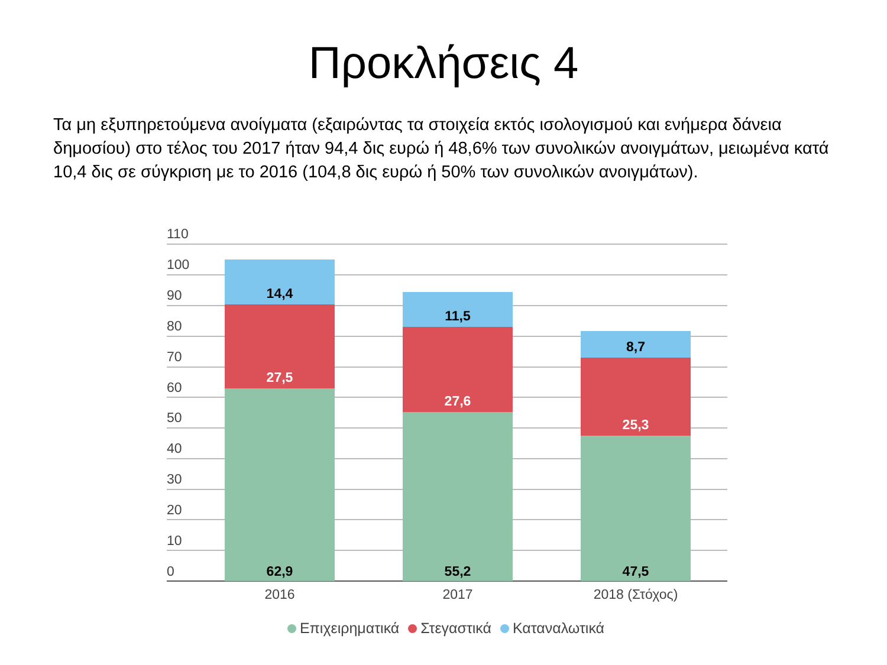Προκλήσεις 4
Τα μη εξυπηρετούμενα ανοίγματα (εξαιρώντας τα στοιχεία εκτός ισολογισμού και ενήμερα δάνεια δημοσίου) στο τέλος του 2017 ήταν 94,4 δις ευρώ ή 48,6% των συνολικών ανοιγμάτων, μειωμένα κατά 10,4 δις σε σύγκριση με το 2016 (104,8 δις ευρώ ή 50% των συνολικών ανοιγμάτων).
110
100
90
80
70
60
50
40
30
20
10
0
14,4
27,5
62,9
11,5
27,6
55,2
8,7
25,3
47,5
2016 2017 2018 (Στόχος)
Επιχειρηματικά Στεγαστικά Καταναλωτικά